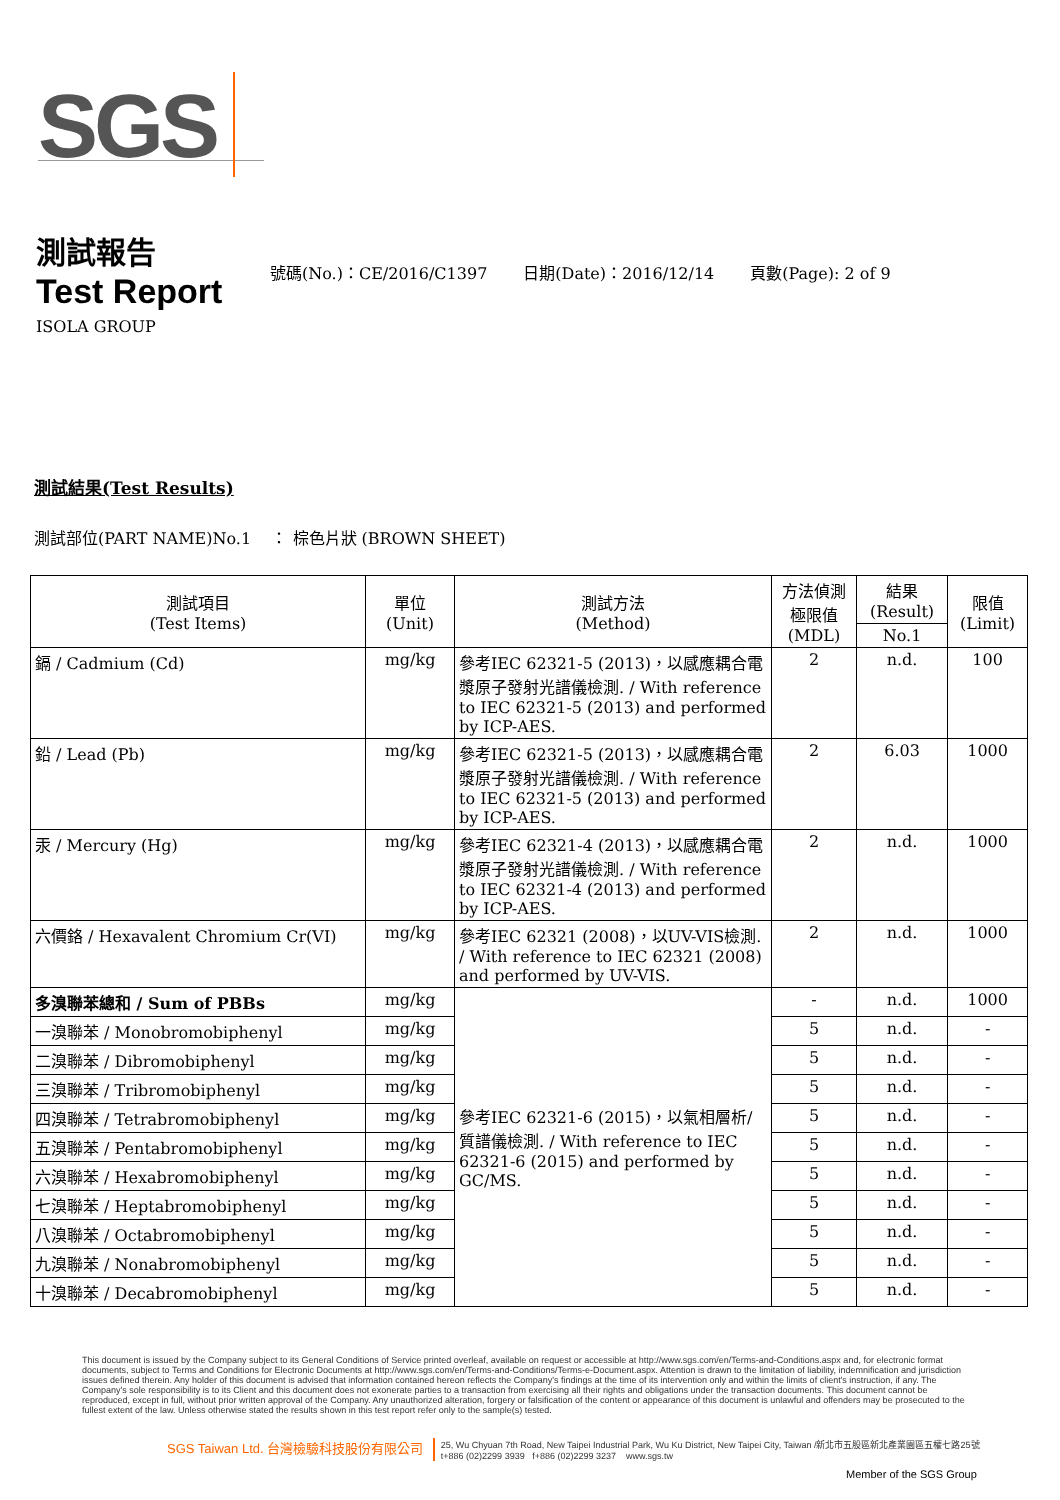SGS
測試報告
Test Report
號碼(No.)：CE/2016/C1397 日期(Date)：2016/12/14 頁數(Page): 2 of 9
ISOLA GROUP
測試結果(Test Results)
測試部位(PART NAME)No.1 ： 棕色片狀 (BROWN SHEET)
| 測試項目 (Test Items) | 單位 (Unit) | 測試方法 (Method) | 方法偵測 極限值 (MDL) | 結果 (Result) | 限值 (Limit) |
| --- | --- | --- | --- | --- | --- |
| | | | | No.1 | |
| 鎘 / Cadmium (Cd) | mg/kg | 參考IEC 62321-5 (2013)，以感應耦合電漿原子發射光譜儀檢測. / With reference to IEC 62321-5 (2013) and performed by ICP-AES. | 2 | n.d. | 100 |
| 鉛 / Lead (Pb) | mg/kg | 參考IEC 62321-5 (2013)，以感應耦合電漿原子發射光譜儀檢測. / With reference to IEC 62321-5 (2013) and performed by ICP-AES. | 2 | 6.03 | 1000 |
| 汞 / Mercury (Hg) | mg/kg | 參考IEC 62321-4 (2013)，以感應耦合電漿原子發射光譜儀檢測. / With reference to IEC 62321-4 (2013) and performed by ICP-AES. | 2 | n.d. | 1000 |
| 六價鉻 / Hexavalent Chromium Cr(VI) | mg/kg | 參考IEC 62321 (2008)，以UV-VIS檢測. / With reference to IEC 62321 (2008) and performed by UV-VIS. | 2 | n.d. | 1000 |
| 多溴聯苯總和 / Sum of PBBs | mg/kg | 參考IEC 62321-6 (2015)，以氣相層析/質譜儀檢測. / With reference to IEC 62321-6 (2015) and performed by GC/MS. | - | n.d. | 1000 |
| 一溴聯苯 / Monobromobiphenyl | mg/kg | | 5 | n.d. | - |
| 二溴聯苯 / Dibromobiphenyl | mg/kg | | 5 | n.d. | - |
| 三溴聯苯 / Tribromobiphenyl | mg/kg | | 5 | n.d. | - |
| 四溴聯苯 / Tetrabromobiphenyl | mg/kg | | 5 | n.d. | - |
| 五溴聯苯 / Pentabromobiphenyl | mg/kg | | 5 | n.d. | - |
| 六溴聯苯 / Hexabromobiphenyl | mg/kg | | 5 | n.d. | - |
| 七溴聯苯 / Heptabromobiphenyl | mg/kg | | 5 | n.d. | - |
| 八溴聯苯 / Octabromobiphenyl | mg/kg | | 5 | n.d. | - |
| 九溴聯苯 / Nonabromobiphenyl | mg/kg | | 5 | n.d. | - |
| 十溴聯苯 / Decabromobiphenyl | mg/kg | | 5 | n.d. | - |
This document is issued by the Company subject to its General Conditions of Service printed overleaf, available on request or accessible at http://www.sgs.com/en/Terms-and-Conditions.aspx and, for electronic format documents, subject to Terms and Conditions for Electronic Documents at http://www.sgs.com/en/Terms-and-Conditions/Terms-e-Document.aspx. Attention is drawn to the limitation of liability, indemnification and jurisdiction issues defined therein. Any holder of this document is advised that information contained hereon reflects the Company's findings at the time of its intervention only and within the limits of client's instruction, if any. The Company's sole responsibility is to its Client and this document does not exonerate parties to a transaction from exercising all their rights and obligations under the transaction documents. This document cannot be reproduced, except in full, without prior written approval of the Company. Any unauthorized alteration, forgery or falsification of the content or appearance of this document is unlawful and offenders may be prosecuted to the fullest extent of the law. Unless otherwise stated the results shown in this test report refer only to the sample(s) tested.
SGS Taiwan Ltd. 台灣檢驗科技股份有限公司 25, Wu Chyuan 7th Road, New Taipei Industrial Park, Wu Ku District, New Taipei City, Taiwan /新北市五股區新北產業園區五權七路25號
t+886 (02)2299 3939 f+886 (02)2299 3237 www.sgs.tw
Member of the SGS Group